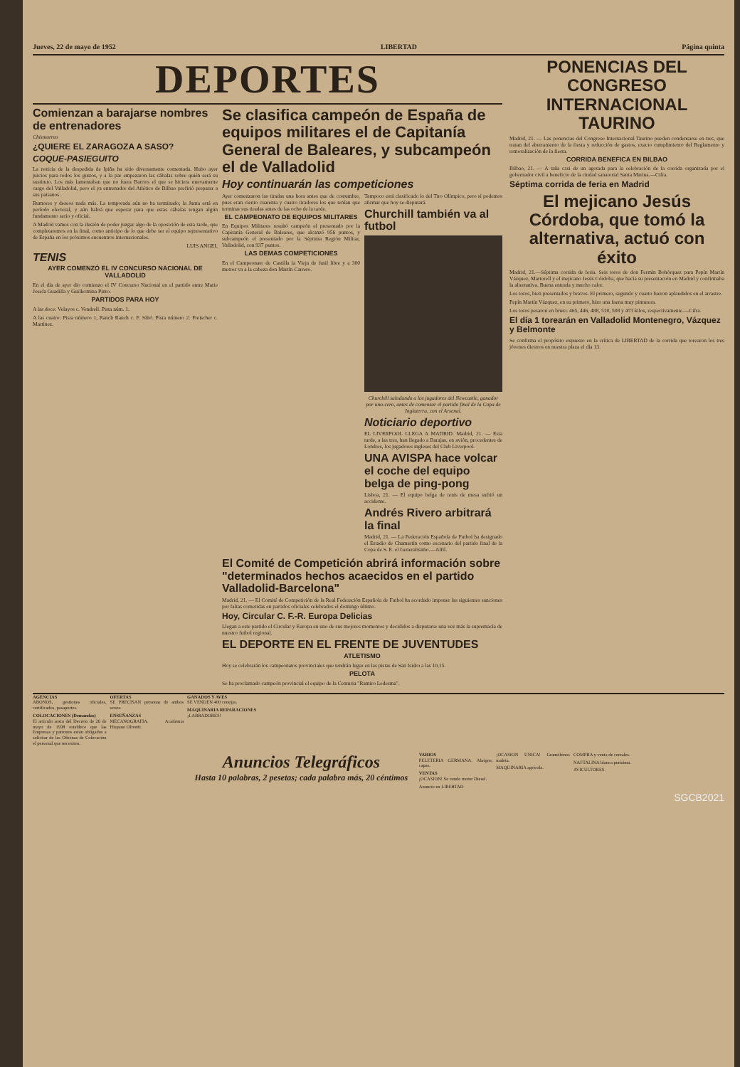Jueves, 22 de mayo de 1952 LIBERTAD Página quinta
DEPORTES
Comienzan a barajarse nombres de entrenadores
Chismorreo
¿QUIERE EL ZARAGOZA A SASO?
COQUE-PASIEGUITO
La noticia de la despedida de Ipiña ha sido diversamente comentada. Hubo ayer juicios para todos los gustos, y a la par empezaron las cábalas sobre quién será su sustituto. Los más lamentaban que no fuera Barrios el que se hiciera nuevamente cargo del Valladolid, pero el ya entrenador del Atlético de Bilbao prefirió preparar a sus paisanos.
Rumores y deseos nada más. La temporada aún no ha terminado; la Junta está en período electoral, y aún habrá que esperar para que estas cábalas tengan algún fundamento serio y oficial.
A Madrid vamos con la ilusión de poder juzgar algo de la oposición de esta tarde, que completaremos en la final, como anticipo de lo que debe ser el equipo representativo de España en los próximos encuentros internacionales.
LUIS ANGEL
TENIS
AYER COMENZÓ EL IV CONCURSO NACIONAL DE VALLADOLID
En el día de ayer dio comienzo el IV Concurso Nacional en el partido entre Marie Josefa Guadilla y Guillermina Pinto.
PARTIDOS PARA HOY
A las doce: Velayos c. Vendrell. Pista núm. 1.
A las cuatro: Pista número 1, Ranch Ranch c. F. Silió. Pista número 2: Freischer c. Martínez.
Se clasifica campeón de España de equipos militares el de Capitanía General de Baleares, y subcampeón el de Valladolid
Hoy continuarán las competiciones
Ayer comenzaron las tiradas una hora antes que de costumbre, pues eran ciento cuarenta y cuatro tiradores los que tenían que terminar sus tiradas antes de las ocho de la tarde.
EL CAMPEONATO DE EQUIPOS MILITARES
En Equipos Militares resultó campeón el presentado por la Capitanía General de Baleares, que alcanzó 956 puntos, y subcampeón el presentado por la Séptima Región Militar, Valladolid, con 937 puntos.
LAS DEMAS COMPETICIONES
En el Campeonato de Castilla la Vieja de fusil libre y a 300 metros va a la cabeza don Martín Carrero.
Tampoco está clasificado lo del Tiro Olímpico, pero sí podemos afirmar que hoy se disputará.
Churchill también va al futbol
Churchill saludando a los jugadores del Newcastle, ganador por uno-cero, antes de comenzar el partido final de la Copa de Inglaterra, con el Arsenal.
Noticiario deportivo
EL LIVERPOOL LLEGA A MADRID. Madrid, 21. — Esta tarde, a las tres, han llegado a Barajas, en avión, procedentes de Londres, los jugadores ingleses del Club Liverpool.
UNA AVISPA hace volcar el coche del equipo belga de ping-pong
Lisboa, 21. — El equipo belga de tenis de mesa sufrió un accidente.
Andrés Rivero arbitrará la final
Madrid, 21. — La Federación Española de Futbol ha designado el Estadio de Chamartín como escenario del partido final de la Copa de S. E. el Generalísimo.—Alfil.
El Comité de Competición abrirá información sobre "determinados hechos acaecidos en el partido Valladolid-Barcelona"
Madrid, 21. — El Comité de Competición de la Real Federación Española de Futbol ha acordado imponer las siguientes sanciones por faltas cometidas en partidos oficiales celebrados el domingo último.
Hoy, Circular C. F.-R. Europa Delicias
Llegan a este partido el Circular y Europa en uno de sus mejores momentos y decididos a disputarse una vez más la supremacía de nuestro futbol regional.
EL DEPORTE EN EL FRENTE DE JUVENTUDES
ATLETISMO
Hoy se celebrarán los campeonatos provinciales que tendrán lugar en las pistas de San Isidro a las 10,15.
PELOTA
Se ha proclamado campeón provincial el equipo de la Centuria "Ramiro Ledesma".
PONENCIAS DEL CONGRESO INTERNACIONAL TAURINO
Madrid, 21. — Las ponencias del Congreso Internacional Taurino pueden condensarse en tres, que tratan del aberraniento de la fiesta y reducción de gastos, exacto cumplimiento del Reglamento y remoralización de la fiesta.
CORRIDA BENEFICA EN BILBAO
Bilbao, 21. — A taña casi de un agotada para la celebración de la corrida organizada por el gobernador civil a beneficio de la ciudad sanatorial Santa Marina.—Cifra.
Séptima corrida de feria en Madrid
El mejicano Jesús Córdoba, que tomó la alternativa, actuó con éxito
Madrid, 21.—Séptima corrida de feria. Seis toros de don Fermín Bohórquez para Pepín Martín Vázquez, Martorell y el mejicano Jesús Córdoba, que hacía su presentación en Madrid y confirmaba la alternativa. Buena entrada y mucho calor.
Los toros, bien presentados y bravos. El primero, segundo y cuarto fueron aplaudidos en el arrastre.
Pepín Martín Vázquez, en su primero, hizo una faena muy pinturera.
Los toros pesaron en bruto: 465, 446, 488, 510, 508 y 473 kilos, respectivamente.—Cifra.
El día 1 torearán en Valladolid Montenegro, Vázquez y Belmonte
Se confirma el propósito expuesto en la crítica de LIBERTAD de la corrida que torearon los tres jóvenes diestros en nuestra plaza el día 13.
AGENCIAS
ABONOS, gestiones oficiales, certificados, pasaportes.
COLOCACIONES (Demandas)
El artículo sexto del Decreto de 26 de mayo de 1938 establece que las Empresas y patronos están obligados a solicitar de las Oficinas de Colocación el personal que necesiten.
OFERTAS
SE PRECISAN personas de ambos sexos.
ENSEÑANZAS
MECANOGRAFIA. Academia Hispano Olivetti.
GANADOS Y AVES
SE VENDEN 400 conejas.
MAQUINARIA REPARACIONES
¡LABRADORES!
Anuncios Telegráficos
Hasta 10 palabras, 2 pesetas; cada palabra más, 20 céntimos
VARIOS
PELETERIA GERMANA. Abrigos, capas.
VENTAS
¡OCASION! Se vende motor Diesel.
Anuncie en LIBERTAD
¡OCASION UNICA! Gramófonos maleta.
MAQUINARIA agrícola.
COMPRA y venta de cereales.
NAFTALINA blanca purísima.
AVICULTORES.
SGCB2021